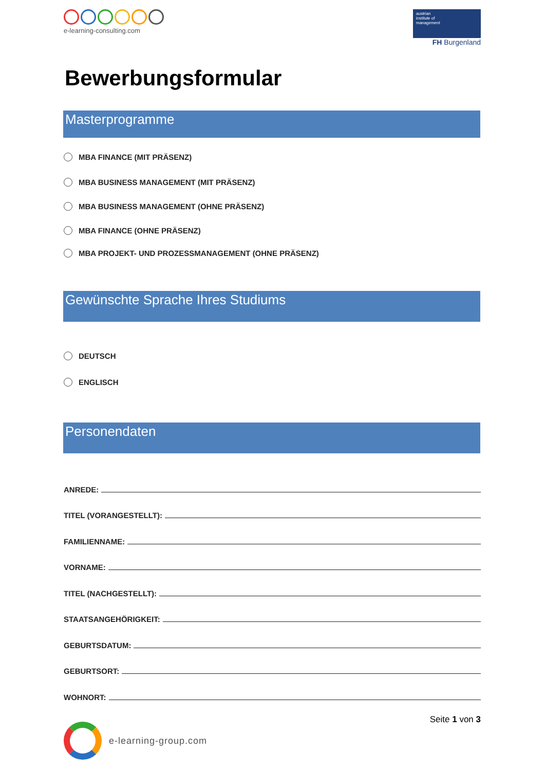e-learning-consulting.com
austrian
institute of
management
FH Burgenland
Bewerbungsformular
Masterprogramme
MBA FINANCE (MIT PRÄSENZ)
MBA BUSINESS MANAGEMENT (MIT PRÄSENZ)
MBA BUSINESS MANAGEMENT (OHNE PRÄSENZ)
MBA FINANCE (OHNE PRÄSENZ)
MBA PROJEKT- UND PROZESSMANAGEMENT (OHNE PRÄSENZ)
Gewünschte Sprache Ihres Studiums
DEUTSCH
ENGLISCH
Personendaten
ANREDE:
TITEL (VORANGESTELLT):
FAMILIENNAME:
VORNAME:
TITEL (NACHGESTELLT):
STAATSANGEHÖRIGKEIT:
GEBURTSDATUM:
GEBURTSORT:
WOHNORT:
e-learning-group.com
Seite 1 von 3